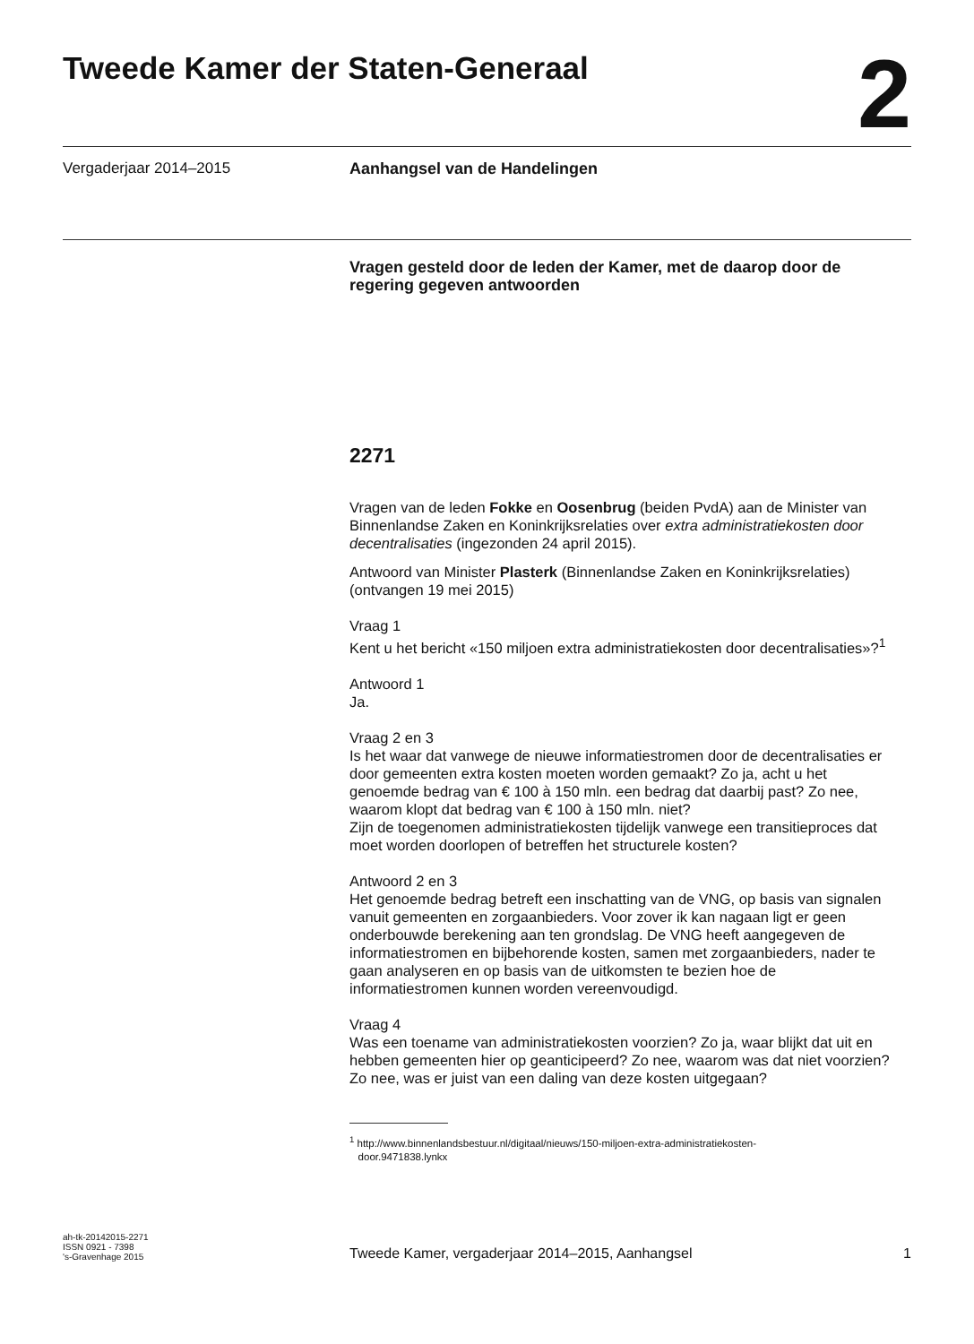Tweede Kamer der Staten-Generaal
2
Vergaderjaar 2014–2015 Aanhangsel van de Handelingen
Vragen gesteld door de leden der Kamer, met de daarop door de regering gegeven antwoorden
2271
Vragen van de leden Fokke en Oosenbrug (beiden PvdA) aan de Minister van Binnenlandse Zaken en Koninkrijksrelaties over extra administratiekosten door decentralisaties (ingezonden 24 april 2015).
Antwoord van Minister Plasterk (Binnenlandse Zaken en Koninkrijksrelaties) (ontvangen 19 mei 2015)
Vraag 1
Kent u het bericht «150 miljoen extra administratiekosten door decentralisaties»?<sup>1</sup>
Antwoord 1
Ja.
Vraag 2 en 3
Is het waar dat vanwege de nieuwe informatiestromen door de decentralisaties er door gemeenten extra kosten moeten worden gemaakt? Zo ja, acht u het genoemde bedrag van € 100 à 150 mln. een bedrag dat daarbij past? Zo nee, waarom klopt dat bedrag van € 100 à 150 mln. niet?
Zijn de toegenomen administratiekosten tijdelijk vanwege een transitieproces dat moet worden doorlopen of betreffen het structurele kosten?
Antwoord 2 en 3
Het genoemde bedrag betreft een inschatting van de VNG, op basis van signalen vanuit gemeenten en zorgaanbieders. Voor zover ik kan nagaan ligt er geen onderbouwde berekening aan ten grondslag. De VNG heeft aangegeven de informatiestromen en bijbehorende kosten, samen met zorgaanbieders, nader te gaan analyseren en op basis van de uitkomsten te bezien hoe de informatiestromen kunnen worden vereenvoudigd.
Vraag 4
Was een toename van administratiekosten voorzien? Zo ja, waar blijkt dat uit en hebben gemeenten hier op geanticipeerd? Zo nee, waarom was dat niet voorzien? Zo nee, was er juist van een daling van deze kosten uitgegaan?
<sup>1</sup> http://www.binnenlandsbestuur.nl/digitaal/nieuws/150-miljoen-extra-administratiekosten-
door.9471838.lynkx
ah-tk-20142015-2271
ISSN 0921 - 7398
's-Gravenhage 2015
Tweede Kamer, vergaderjaar 2014–2015, Aanhangsel
1